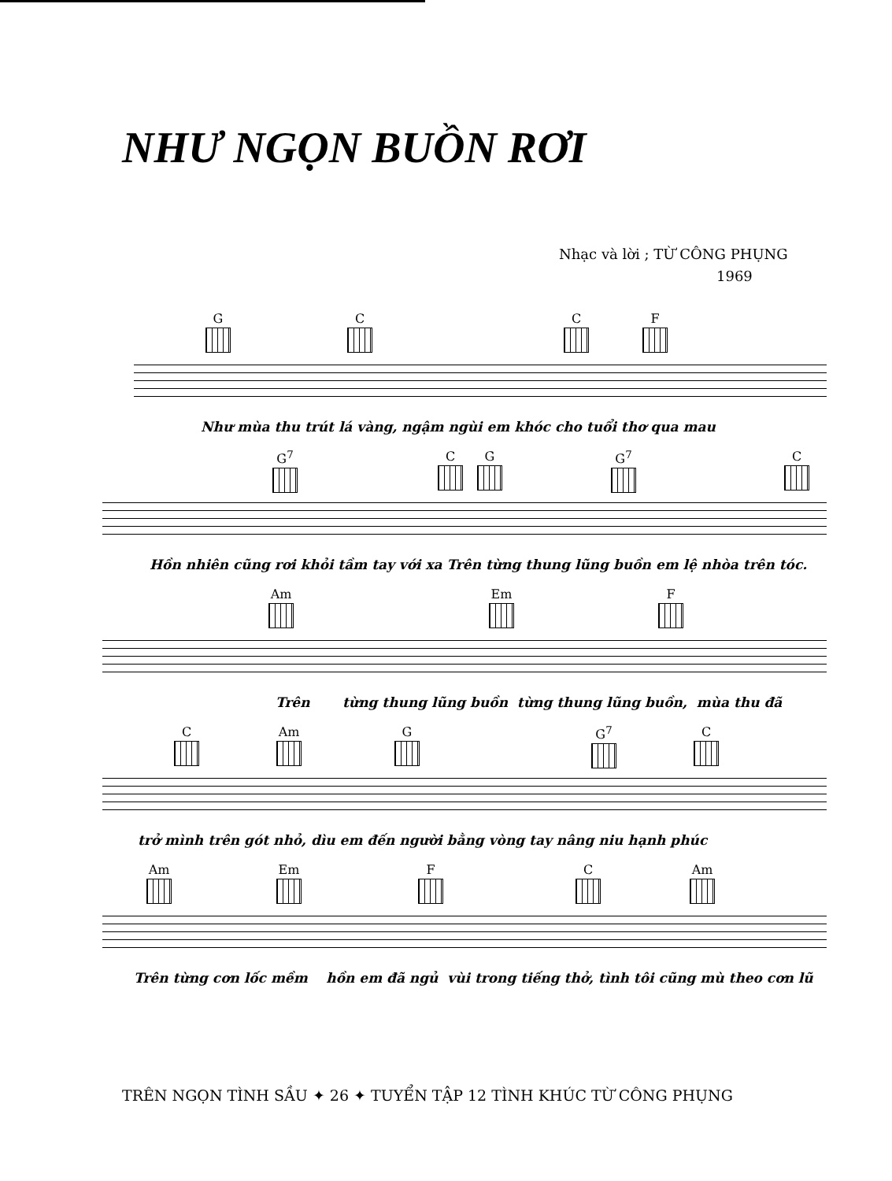NHƯ NGỌN BUỒN RƠI
Nhạc và lời ; TỪ CÔNG PHỤNG
1969
G C C F
Như mùa thu trút lá vàng, ngậm ngùi em khóc cho tuổi thơ qua mau
G<sup>7</sup> C G G<sup>7</sup> C
Hồn nhiên cũng rơi khỏi tầm tay với xa Trên từng thung lũng buồn em lệ nhòa trên tóc.
Am Em F
Trên từng thung lũng buồn từng thung lũng buồn, mùa thu đã
C Am G G<sup>7</sup> C
trở mình trên gót nhỏ, dìu em đến người bằng vòng tay nâng niu hạnh phúc
Am Em F C Am
Trên từng cơn lốc mềm hồn em đã ngủ vùi trong tiếng thở, tình tôi cũng mù theo cơn lũ
TRÊN NGỌN TÌNH SẦU ✦ 26 ✦ TUYỂN TẬP 12 TÌNH KHÚC TỪ CÔNG PHỤNG